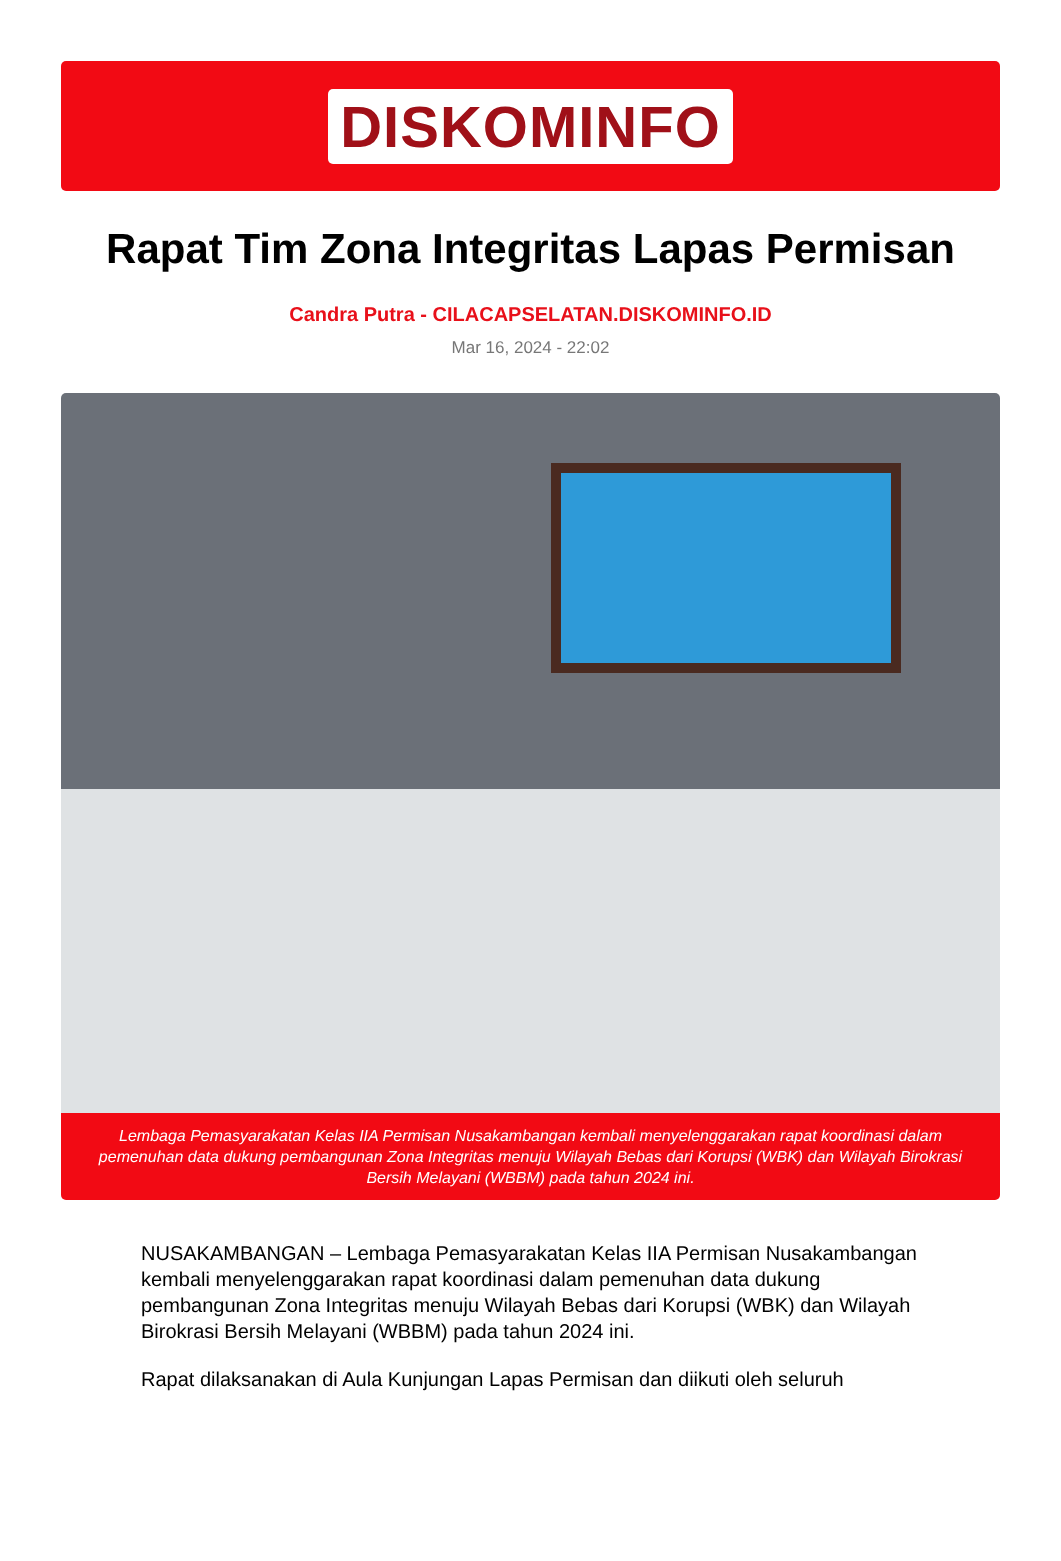DISKOMINFO
Rapat Tim Zona Integritas Lapas Permisan
Candra Putra - CILACAPSELATAN.DISKOMINFO.ID
Mar 16, 2024 - 22:02
Lembaga Pemasyarakatan Kelas IIA Permisan Nusakambangan kembali menyelenggarakan rapat koordinasi dalam pemenuhan data dukung pembangunan Zona Integritas menuju Wilayah Bebas dari Korupsi (WBK) dan Wilayah Birokrasi Bersih Melayani (WBBM) pada tahun 2024 ini.
NUSAKAMBANGAN – Lembaga Pemasyarakatan Kelas IIA Permisan Nusakambangan kembali menyelenggarakan rapat koordinasi dalam pemenuhan data dukung pembangunan Zona Integritas menuju Wilayah Bebas dari Korupsi (WBK) dan Wilayah Birokrasi Bersih Melayani (WBBM) pada tahun 2024 ini.
Rapat dilaksanakan di Aula Kunjungan Lapas Permisan dan diikuti oleh seluruh